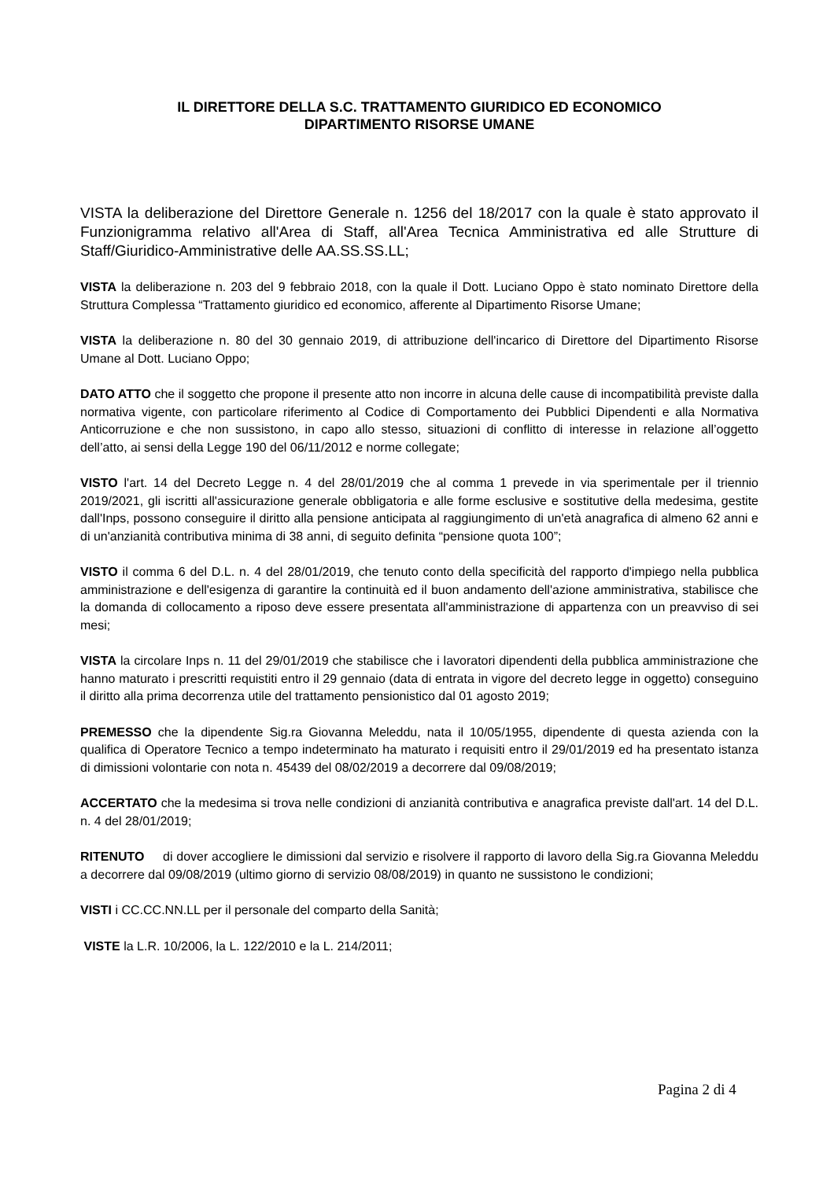IL DIRETTORE DELLA S.C. TRATTAMENTO GIURIDICO ED ECONOMICO
DIPARTIMENTO RISORSE UMANE
VISTA la deliberazione del Direttore Generale n. 1256 del 18/2017 con la quale è stato approvato il Funzionigramma relativo all'Area di Staff, all'Area Tecnica Amministrativa ed alle Strutture di Staff/Giuridico-Amministrative delle AA.SS.SS.LL;
VISTA la deliberazione n. 203 del 9 febbraio 2018, con la quale il Dott. Luciano Oppo è stato nominato Direttore della Struttura Complessa “Trattamento giuridico ed economico, afferente al Dipartimento Risorse Umane;
VISTA la deliberazione n. 80 del 30 gennaio 2019, di attribuzione dell'incarico di Direttore del Dipartimento Risorse Umane al Dott. Luciano Oppo;
DATO ATTO che il soggetto che propone il presente atto non incorre in alcuna delle cause di incompatibilità previste dalla normativa vigente, con particolare riferimento al Codice di Comportamento dei Pubblici Dipendenti e alla Normativa Anticorruzione e che non sussistono, in capo allo stesso, situazioni di conflitto di interesse in relazione all’oggetto dell’atto, ai sensi della Legge 190 del 06/11/2012 e norme collegate;
VISTO l'art. 14 del Decreto Legge n. 4 del 28/01/2019 che al comma 1 prevede in via sperimentale per il triennio 2019/2021, gli iscritti all'assicurazione generale obbligatoria e alle forme esclusive e sostitutive della medesima, gestite dall'Inps, possono conseguire il diritto alla pensione anticipata al raggiungimento di un'età anagrafica di almeno 62 anni e di un'anzianità contributiva minima di 38 anni, di seguito definita “pensione quota 100”;
VISTO il comma 6 del D.L. n. 4 del 28/01/2019, che tenuto conto della specificità del rapporto d'impiego nella pubblica amministrazione e dell'esigenza di garantire la continuità ed il buon andamento dell'azione amministrativa, stabilisce che la domanda di collocamento a riposo deve essere presentata all'amministrazione di appartenza con un preavviso di sei mesi;
VISTA la circolare Inps n. 11 del 29/01/2019 che stabilisce che i lavoratori dipendenti della pubblica amministrazione che hanno maturato i prescritti requistiti entro il 29 gennaio (data di entrata in vigore del decreto legge in oggetto) conseguino il diritto alla prima decorrenza utile del trattamento pensionistico dal 01 agosto 2019;
PREMESSO che la dipendente Sig.ra Giovanna Meleddu, nata il 10/05/1955, dipendente di questa azienda con la qualifica di Operatore Tecnico a tempo indeterminato ha maturato i requisiti entro il 29/01/2019 ed ha presentato istanza di dimissioni volontarie con nota n. 45439 del 08/02/2019 a decorrere dal 09/08/2019;
ACCERTATO che la medesima si trova nelle condizioni di anzianità contributiva e anagrafica previste dall'art. 14 del D.L. n. 4 del 28/01/2019;
RITENUTO di dover accogliere le dimissioni dal servizio e risolvere il rapporto di lavoro della Sig.ra Giovanna Meleddu a decorrere dal 09/08/2019 (ultimo giorno di servizio 08/08/2019) in quanto ne sussistono le condizioni;
VISTI i CC.CC.NN.LL per il personale del comparto della Sanità;
VISTE la L.R. 10/2006, la L. 122/2010 e la L. 214/2011;
Pagina 2 di 4